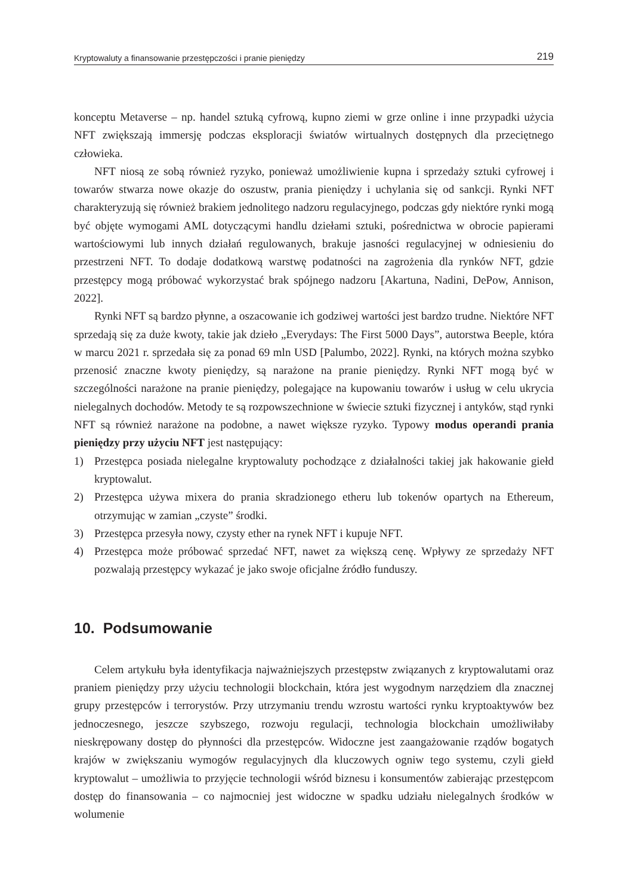Kryptowaluty a finansowanie przestępczości i pranie pieniędzy 219
konceptu Metaverse – np. handel sztuką cyfrową, kupno ziemi w grze online i inne przypadki użycia NFT zwiększają immersję podczas eksploracji światów wirtualnych dostępnych dla przeciętnego człowieka.
NFT niosą ze sobą również ryzyko, ponieważ umożliwienie kupna i sprzedaży sztuki cyfrowej i towarów stwarza nowe okazje do oszustw, prania pieniędzy i uchylania się od sankcji. Rynki NFT charakteryzują się również brakiem jednolitego nadzoru regulacyjnego, podczas gdy niektóre rynki mogą być objęte wymogami AML dotyczącymi handlu dziełami sztuki, pośrednictwa w obrocie papierami wartościowymi lub innych działań regulowanych, brakuje jasności regulacyjnej w odniesieniu do przestrzeni NFT. To dodaje dodatkową warstwę podatności na zagrożenia dla rynków NFT, gdzie przestępcy mogą próbować wykorzystać brak spójnego nadzoru [Akartuna, Nadini, DePow, Annison, 2022].
Rynki NFT są bardzo płynne, a oszacowanie ich godziwej wartości jest bardzo trudne. Niektóre NFT sprzedają się za duże kwoty, takie jak dzieło „Everydays: The First 5000 Days”, autorstwa Beeple, która w marcu 2021 r. sprzedała się za ponad 69 mln USD [Palumbo, 2022]. Rynki, na których można szybko przenosić znaczne kwoty pieniędzy, są narażone na pranie pieniędzy. Rynki NFT mogą być w szczególności narażone na pranie pieniędzy, polegające na kupowaniu towarów i usług w celu ukrycia nielegalnych dochodów. Metody te są rozpowszechnione w świecie sztuki fizycznej i antyków, stąd rynki NFT są również narażone na podobne, a nawet większe ryzyko. Typowy modus operandi prania pieniędzy przy użyciu NFT jest następujący:
1) Przestępca posiada nielegalne kryptowaluty pochodzące z działalności takiej jak hakowanie giełd kryptowalut.
2) Przestępca używa mixera do prania skradzionego etheru lub tokenów opartych na Ethereum, otrzymując w zamian „czyste” środki.
3) Przestępca przesyła nowy, czysty ether na rynek NFT i kupuje NFT.
4) Przestępca może próbować sprzedać NFT, nawet za większą cenę. Wpływy ze sprzedaży NFT pozwalają przestępcy wykazać je jako swoje oficjalne źródło funduszy.
10. Podsumowanie
Celem artykułu była identyfikacja najważniejszych przestępstw związanych z kryptowalutami oraz praniem pieniędzy przy użyciu technologii blockchain, która jest wygodnym narzędziem dla znacznej grupy przestępców i terrorystów. Przy utrzymaniu trendu wzrostu wartości rynku kryptoaktywów bez jednoczesnego, jeszcze szybszego, rozwoju regulacji, technologia blockchain umożliwiłaby nieskrępowany dostęp do płynności dla przestępców. Widoczne jest zaangażowanie rządów bogatych krajów w zwiększaniu wymogów regulacyjnych dla kluczowych ogniw tego systemu, czyli giełd kryptowalut – umożliwia to przyjęcie technologii wśród biznesu i konsumentów zabierając przestępcom dostęp do finansowania – co najmocniej jest widoczne w spadku udziału nielegalnych środków w wolumenie